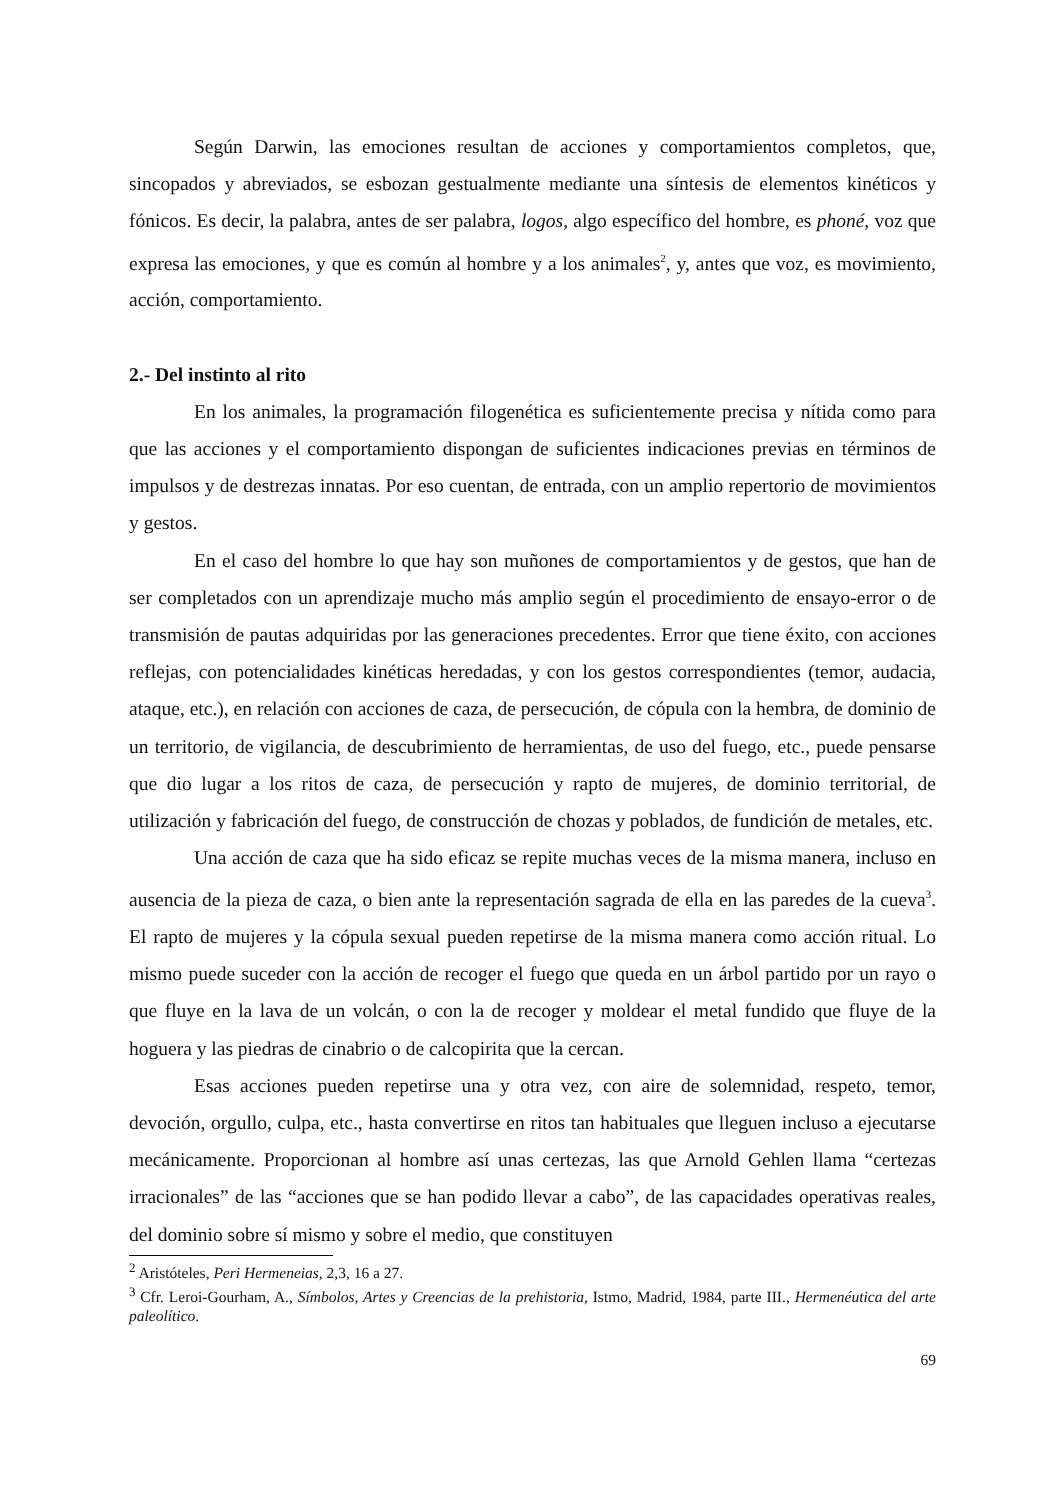Según Darwin, las emociones resultan de acciones y comportamientos completos, que, sincopados y abreviados, se esbozan gestualmente mediante una síntesis de elementos kinéticos y fónicos. Es decir, la palabra, antes de ser palabra, logos, algo específico del hombre, es phoné, voz que expresa las emociones, y que es común al hombre y a los animales<sup>2</sup>, y, antes que voz, es movimiento, acción, comportamiento.
2.- Del instinto al rito
En los animales, la programación filogenética es suficientemente precisa y nítida como para que las acciones y el comportamiento dispongan de suficientes indicaciones previas en términos de impulsos y de destrezas innatas. Por eso cuentan, de entrada, con un amplio repertorio de movimientos y gestos.
En el caso del hombre lo que hay son muñones de comportamientos y de gestos, que han de ser completados con un aprendizaje mucho más amplio según el procedimiento de ensayo-error o de transmisión de pautas adquiridas por las generaciones precedentes. Error que tiene éxito, con acciones reflejas, con potencialidades kinéticas heredadas, y con los gestos correspondientes (temor, audacia, ataque, etc.), en relación con acciones de caza, de persecución, de cópula con la hembra, de dominio de un territorio, de vigilancia, de descubrimiento de herramientas, de uso del fuego, etc., puede pensarse que dio lugar a los ritos de caza, de persecución y rapto de mujeres, de dominio territorial, de utilización y fabricación del fuego, de construcción de chozas y poblados, de fundición de metales, etc.
Una acción de caza que ha sido eficaz se repite muchas veces de la misma manera, incluso en ausencia de la pieza de caza, o bien ante la representación sagrada de ella en las paredes de la cueva<sup>3</sup>. El rapto de mujeres y la cópula sexual pueden repetirse de la misma manera como acción ritual. Lo mismo puede suceder con la acción de recoger el fuego que queda en un árbol partido por un rayo o que fluye en la lava de un volcán, o con la de recoger y moldear el metal fundido que fluye de la hoguera y las piedras de cinabrio o de calcopirita que la cercan.
Esas acciones pueden repetirse una y otra vez, con aire de solemnidad, respeto, temor, devoción, orgullo, culpa, etc., hasta convertirse en ritos tan habituales que lleguen incluso a ejecutarse mecánicamente. Proporcionan al hombre así unas certezas, las que Arnold Gehlen llama “certezas irracionales” de las “acciones que se han podido llevar a cabo”, de las capacidades operativas reales, del dominio sobre sí mismo y sobre el medio, que constituyen
<sup>2</sup> Aristóteles, Peri Hermeneias, 2,3, 16 a 27.
<sup>3</sup> Cfr. Leroi-Gourham, A., Símbolos, Artes y Creencias de la prehistoria, Istmo, Madrid, 1984, parte III., Hermenéutica del arte paleolítico.
69